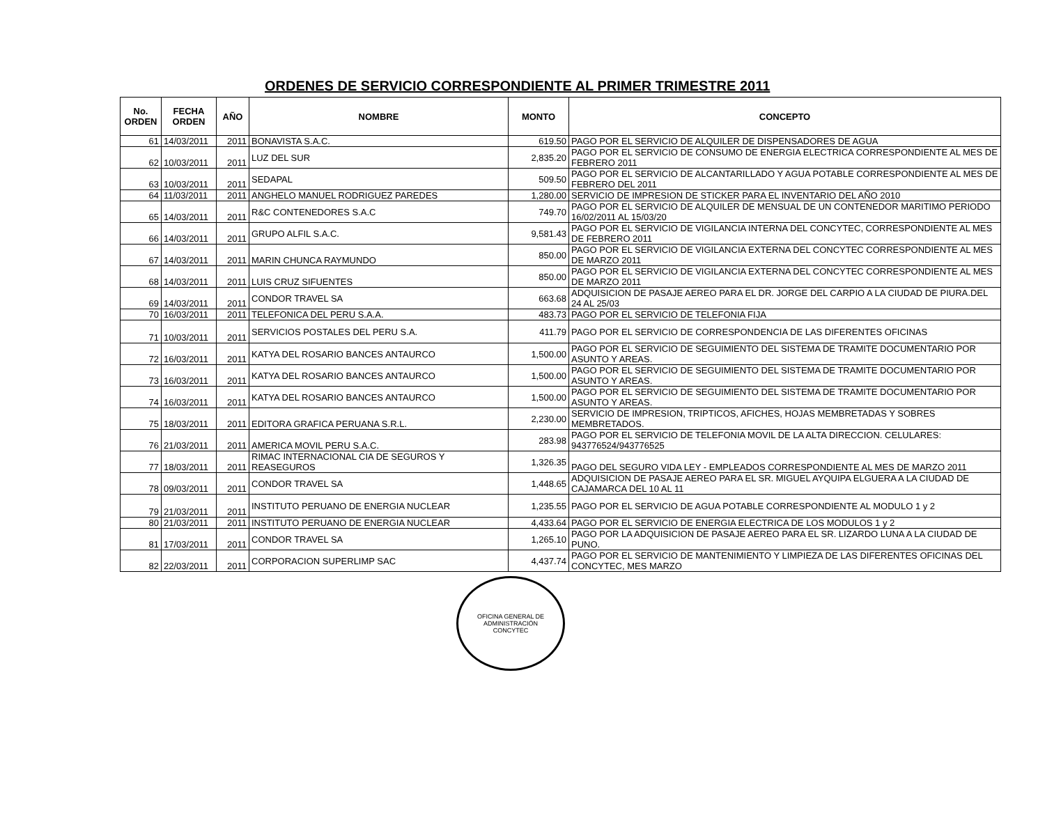ORDENES DE SERVICIO CORRESPONDIENTE AL PRIMER TRIMESTRE 2011
| No. ORDEN | FECHA ORDEN | AÑO | NOMBRE | MONTO | CONCEPTO |
| --- | --- | --- | --- | --- | --- |
| 61 | 14/03/2011 | 2011 | BONAVISTA S.A.C. | 619.50 | PAGO POR EL SERVICIO DE ALQUILER DE DISPENSADORES DE AGUA |
| 62 | 10/03/2011 | 2011 | LUZ DEL SUR | 2,835.20 | PAGO POR EL SERVICIO DE CONSUMO DE ENERGIA ELECTRICA CORRESPONDIENTE AL MES DE FEBRERO 2011 |
| 63 | 10/03/2011 | 2011 | SEDAPAL | 509.50 | PAGO POR EL SERVICIO DE ALCANTARILLADO Y AGUA POTABLE CORRESPONDIENTE AL MES DE FEBRERO DEL 2011 |
| 64 | 11/03/2011 | 2011 | ANGHELO MANUEL RODRIGUEZ PAREDES | 1,280.00 | SERVICIO DE IMPRESION DE STICKER PARA EL INVENTARIO DEL AÑO 2010 |
| 65 | 14/03/2011 | 2011 | R&C CONTENEDORES S.A.C | 749.70 | PAGO POR EL SERVICIO DE ALQUILER DE MENSUAL DE UN CONTENEDOR MARITIMO PERIODO 16/02/2011 AL 15/03/20 |
| 66 | 14/03/2011 | 2011 | GRUPO ALFIL S.A.C. | 9,581.43 | PAGO POR EL SERVICIO DE VIGILANCIA INTERNA DEL CONCYTEC, CORRESPONDIENTE AL MES DE FEBRERO 2011 |
| 67 | 14/03/2011 | 2011 | MARIN CHUNCA RAYMUNDO | 850.00 | PAGO POR EL SERVICIO DE VIGILANCIA EXTERNA DEL CONCYTEC CORRESPONDIENTE AL MES DE MARZO 2011 |
| 68 | 14/03/2011 | 2011 | LUIS CRUZ SIFUENTES | 850.00 | PAGO POR EL SERVICIO DE VIGILANCIA EXTERNA DEL CONCYTEC CORRESPONDIENTE AL MES DE MARZO 2011 |
| 69 | 14/03/2011 | 2011 | CONDOR TRAVEL SA | 663.68 | ADQUISICION DE PASAJE AEREO PARA EL DR. JORGE DEL CARPIO A LA CIUDAD DE PIURA.DEL 24 AL 25/03 |
| 70 | 16/03/2011 | 2011 | TELEFONICA DEL PERU S.A.A. | 483.73 | PAGO POR EL SERVICIO DE TELEFONIA FIJA |
| 71 | 10/03/2011 | 2011 | SERVICIOS POSTALES DEL PERU S.A. | 411.79 | PAGO POR EL SERVICIO DE CORRESPONDENCIA DE LAS DIFERENTES OFICINAS |
| 72 | 16/03/2011 | 2011 | KATYA DEL ROSARIO BANCES ANTAURCO | 1,500.00 | PAGO POR EL SERVICIO DE SEGUIMIENTO DEL SISTEMA DE TRAMITE DOCUMENTARIO POR ASUNTO Y AREAS. |
| 73 | 16/03/2011 | 2011 | KATYA DEL ROSARIO BANCES ANTAURCO | 1,500.00 | PAGO POR EL SERVICIO DE SEGUIMIENTO DEL SISTEMA DE TRAMITE DOCUMENTARIO POR ASUNTO Y AREAS. |
| 74 | 16/03/2011 | 2011 | KATYA DEL ROSARIO BANCES ANTAURCO | 1,500.00 | PAGO POR EL SERVICIO DE SEGUIMIENTO DEL SISTEMA DE TRAMITE DOCUMENTARIO POR ASUNTO Y AREAS. |
| 75 | 18/03/2011 | 2011 | EDITORA GRAFICA PERUANA S.R.L. | 2,230.00 | SERVICIO DE IMPRESION, TRIPTICOS, AFICHES, HOJAS MEMBRETADAS Y SOBRES MEMBRETADOS. |
| 76 | 21/03/2011 | 2011 | AMERICA MOVIL PERU S.A.C. | 283.98 | PAGO POR EL SERVICIO DE TELEFONIA MOVIL DE LA ALTA DIRECCION. CELULARES: 943776524/943776525 |
| 77 | 18/03/2011 | 2011 | RIMAC INTERNACIONAL CIA DE SEGUROS Y REASEGUROS | 1,326.35 | PAGO DEL SEGURO VIDA LEY - EMPLEADOS CORRESPONDIENTE AL MES DE MARZO 2011 |
| 78 | 09/03/2011 | 2011 | CONDOR TRAVEL SA | 1,448.65 | ADQUISICION DE PASAJE AEREO PARA EL SR. MIGUEL AYQUIPA ELGUERA A LA CIUDAD DE CAJAMARCA DEL 10 AL 11 |
| 79 | 21/03/2011 | 2011 | INSTITUTO PERUANO DE ENERGIA NUCLEAR | 1,235.55 | PAGO POR EL SERVICIO DE AGUA POTABLE CORRESPONDIENTE AL MODULO 1 y 2 |
| 80 | 21/03/2011 | 2011 | INSTITUTO PERUANO DE ENERGIA NUCLEAR | 4,433.64 | PAGO POR EL SERVICIO DE ENERGIA ELECTRICA DE LOS MODULOS 1 y 2 |
| 81 | 17/03/2011 | 2011 | CONDOR TRAVEL SA | 1,265.10 | PAGO POR LA ADQUISICION DE PASAJE AEREO PARA EL SR. LIZARDO LUNA A LA CIUDAD DE PUNO. |
| 82 | 22/03/2011 | 2011 | CORPORACION SUPERLIMP SAC | 4,437.74 | PAGO POR EL SERVICIO DE MANTENIMIENTO Y LIMPIEZA DE LAS DIFERENTES OFICINAS DEL CONCYTEC, MES MARZO |
OFICINA GENERAL DE ADMINISTRACIÓN
CONCYTEC